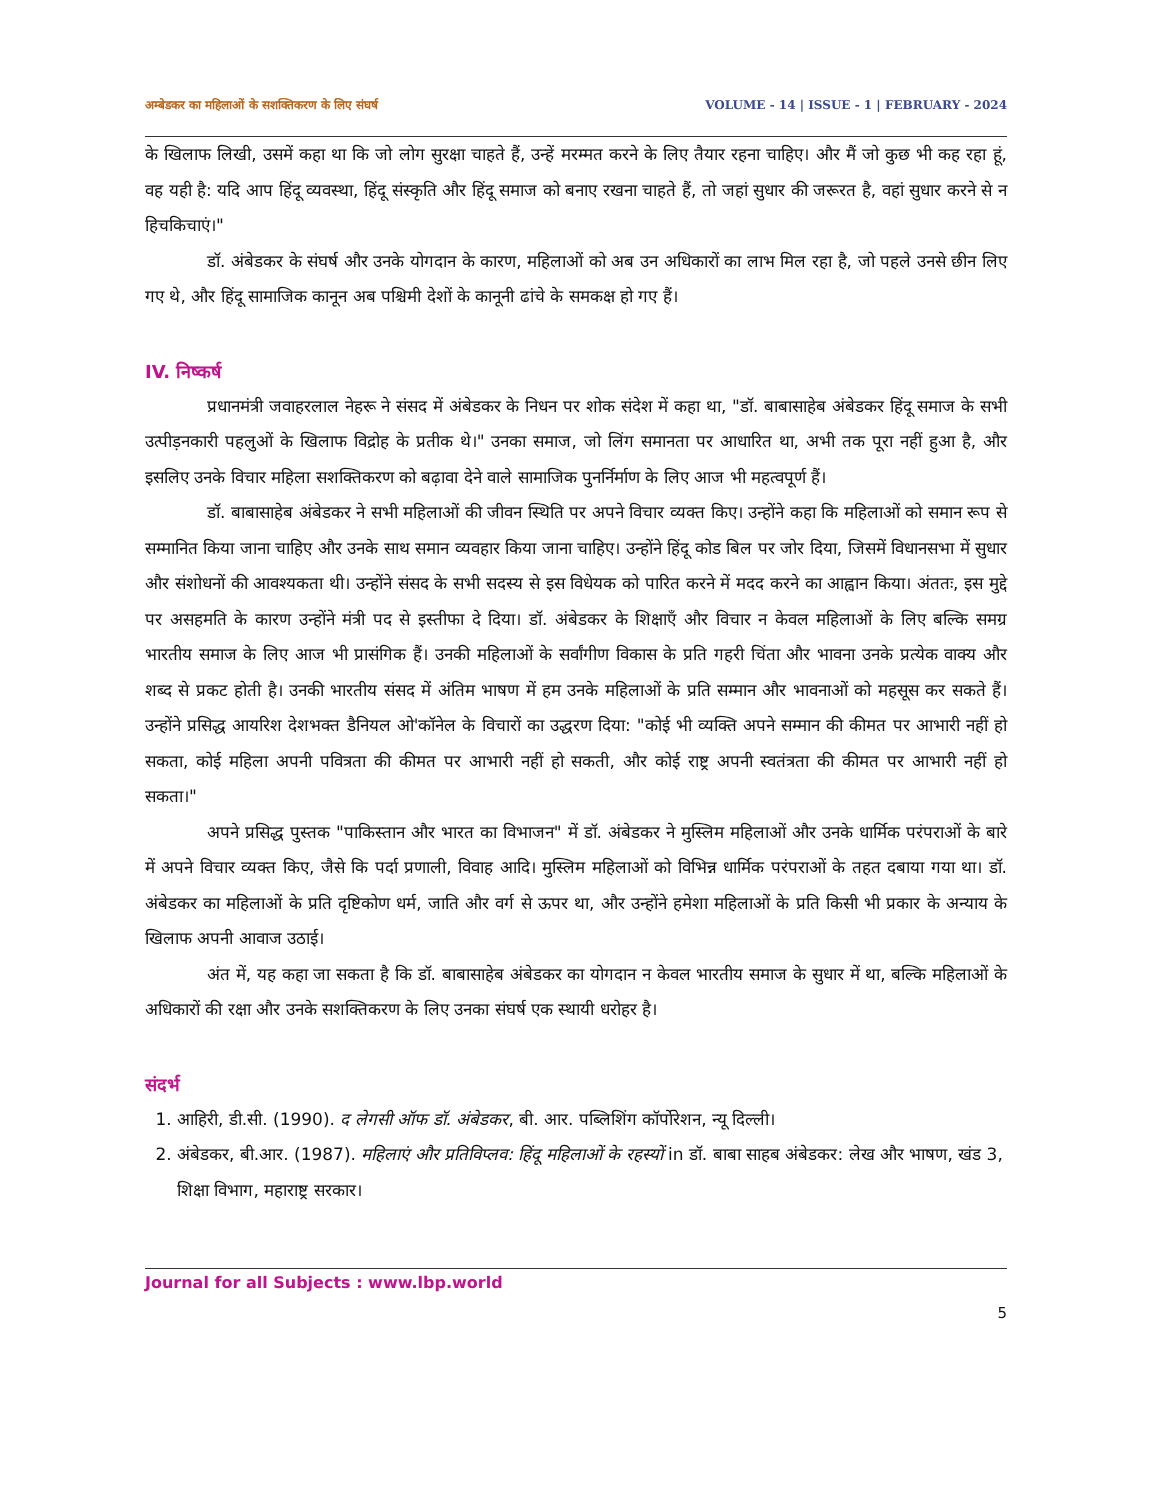अम्बेडकर का महिलाओं के सशक्तिकरण के लिए संघर्ष VOLUME - 14 | ISSUE - 1 | FEBRUARY - 2024
के खिलाफ लिखी, उसमें कहा था कि जो लोग सुरक्षा चाहते हैं, उन्हें मरम्मत करने के लिए तैयार रहना चाहिए। और मैं जो कुछ भी कह रहा हूं, वह यही है: यदि आप हिंदू व्यवस्था, हिंदू संस्कृति और हिंदू समाज को बनाए रखना चाहते हैं, तो जहां सुधार की जरूरत है, वहां सुधार करने से न हिचकिचाएं।"
डॉ. अंबेडकर के संघर्ष और उनके योगदान के कारण, महिलाओं को अब उन अधिकारों का लाभ मिल रहा है, जो पहले उनसे छीन लिए गए थे, और हिंदू सामाजिक कानून अब पश्चिमी देशों के कानूनी ढांचे के समकक्ष हो गए हैं।
IV. निष्कर्ष
प्रधानमंत्री जवाहरलाल नेहरू ने संसद में अंबेडकर के निधन पर शोक संदेश में कहा था, "डॉ. बाबासाहेब अंबेडकर हिंदू समाज के सभी उत्पीड़नकारी पहलुओं के खिलाफ विद्रोह के प्रतीक थे।" उनका समाज, जो लिंग समानता पर आधारित था, अभी तक पूरा नहीं हुआ है, और इसलिए उनके विचार महिला सशक्तिकरण को बढ़ावा देने वाले सामाजिक पुनर्निर्माण के लिए आज भी महत्वपूर्ण हैं।
डॉ. बाबासाहेब अंबेडकर ने सभी महिलाओं की जीवन स्थिति पर अपने विचार व्यक्त किए। उन्होंने कहा कि महिलाओं को समान रूप से सम्मानित किया जाना चाहिए और उनके साथ समान व्यवहार किया जाना चाहिए। उन्होंने हिंदू कोड बिल पर जोर दिया, जिसमें विधानसभा में सुधार और संशोधनों की आवश्यकता थी। उन्होंने संसद के सभी सदस्य से इस विधेयक को पारित करने में मदद करने का आह्वान किया। अंततः, इस मुद्दे पर असहमति के कारण उन्होंने मंत्री पद से इस्तीफा दे दिया। डॉ. अंबेडकर के शिक्षाएँ और विचार न केवल महिलाओं के लिए बल्कि समग्र भारतीय समाज के लिए आज भी प्रासंगिक हैं। उनकी महिलाओं के सर्वांगीण विकास के प्रति गहरी चिंता और भावना उनके प्रत्येक वाक्य और शब्द से प्रकट होती है। उनकी भारतीय संसद में अंतिम भाषण में हम उनके महिलाओं के प्रति सम्मान और भावनाओं को महसूस कर सकते हैं। उन्होंने प्रसिद्ध आयरिश देशभक्त डैनियल ओ'कॉनेल के विचारों का उद्धरण दिया: "कोई भी व्यक्ति अपने सम्मान की कीमत पर आभारी नहीं हो सकता, कोई महिला अपनी पवित्रता की कीमत पर आभारी नहीं हो सकती, और कोई राष्ट्र अपनी स्वतंत्रता की कीमत पर आभारी नहीं हो सकता।"
अपने प्रसिद्ध पुस्तक "पाकिस्तान और भारत का विभाजन" में डॉ. अंबेडकर ने मुस्लिम महिलाओं और उनके धार्मिक परंपराओं के बारे में अपने विचार व्यक्त किए, जैसे कि पर्दा प्रणाली, विवाह आदि। मुस्लिम महिलाओं को विभिन्न धार्मिक परंपराओं के तहत दबाया गया था। डॉ. अंबेडकर का महिलाओं के प्रति दृष्टिकोण धर्म, जाति और वर्ग से ऊपर था, और उन्होंने हमेशा महिलाओं के प्रति किसी भी प्रकार के अन्याय के खिलाफ अपनी आवाज उठाई।
अंत में, यह कहा जा सकता है कि डॉ. बाबासाहेब अंबेडकर का योगदान न केवल भारतीय समाज के सुधार में था, बल्कि महिलाओं के अधिकारों की रक्षा और उनके सशक्तिकरण के लिए उनका संघर्ष एक स्थायी धरोहर है।
संदर्भ
1. आहिरी, डी.सी. (1990). द लेगसी ऑफ डॉ. अंबेडकर, बी. आर. पब्लिशिंग कॉर्पोरेशन, न्यू दिल्ली।
2. अंबेडकर, बी.आर. (1987). महिलाएं और प्रतिविप्लव: हिंदू महिलाओं के रहस्यों in डॉ. बाबा साहब अंबेडकर: लेख और भाषण, खंड 3, शिक्षा विभाग, महाराष्ट्र सरकार।
Journal for all Subjects : www.lbp.world
5